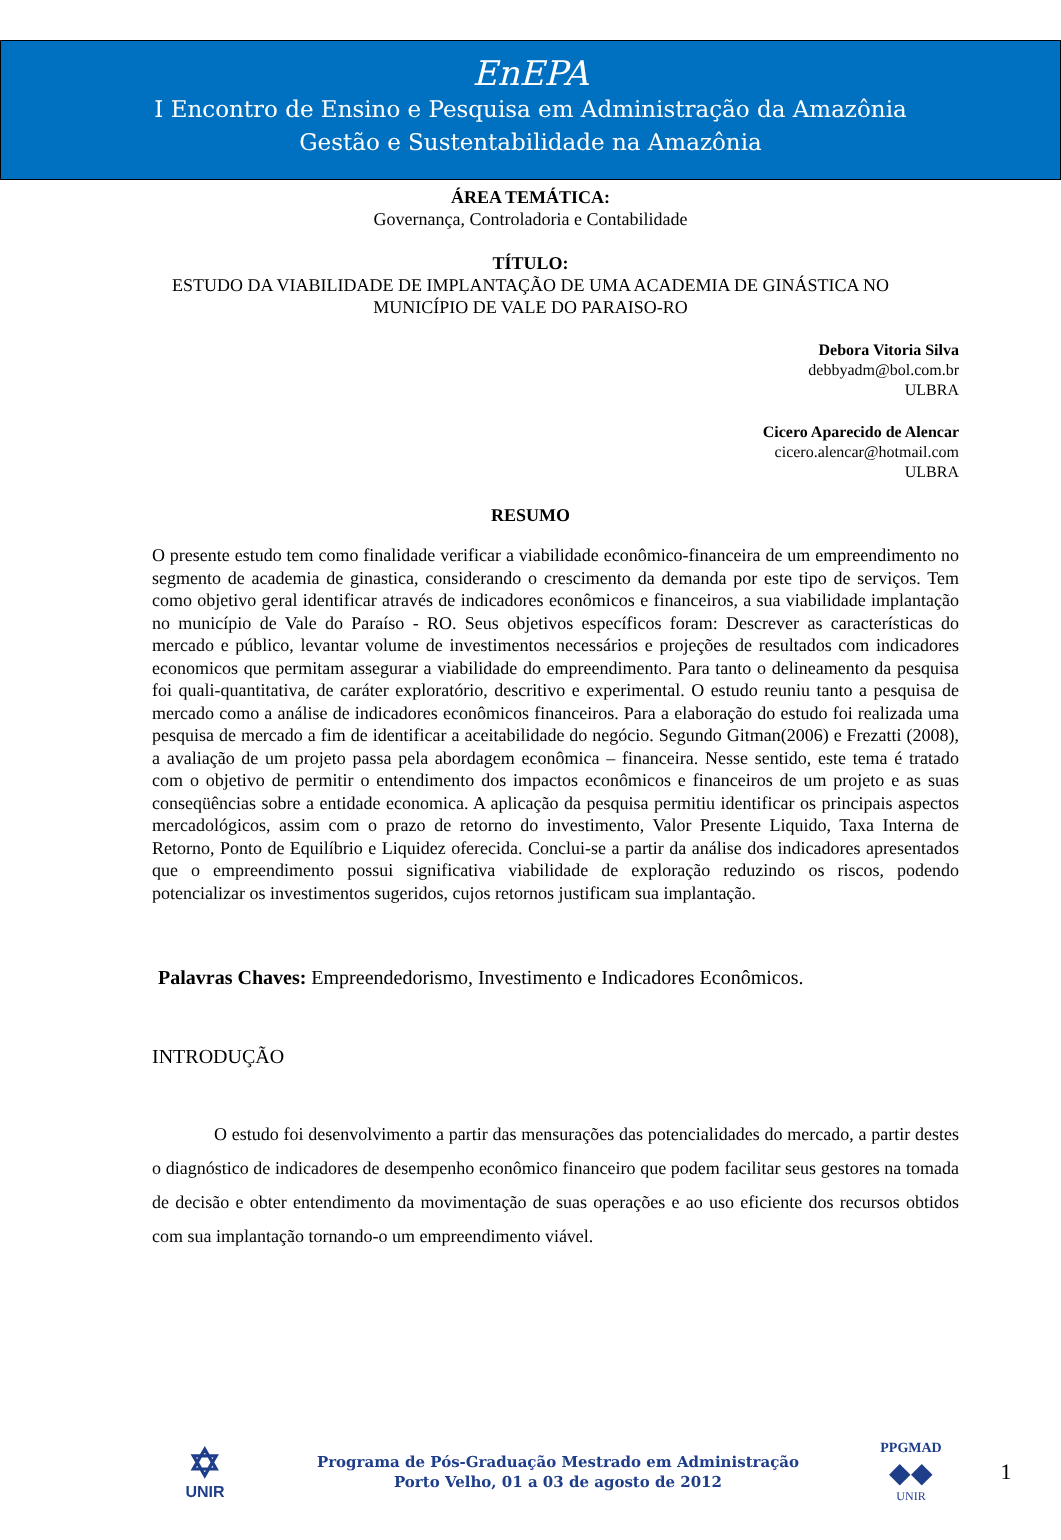EnEPA
I Encontro de Ensino e Pesquisa em Administração da Amazônia
Gestão e Sustentabilidade na Amazônia
ÁREA TEMÁTICA:
Governança, Controladoria e Contabilidade
TÍTULO:
ESTUDO DA VIABILIDADE DE IMPLANTAÇÃO DE UMA ACADEMIA DE GINÁSTICA NO
MUNICÍPIO DE VALE DO PARAISO-RO
Debora Vitoria Silva
debbyadm@bol.com.br
ULBRA
Cicero Aparecido de Alencar
cicero.alencar@hotmail.com
ULBRA
RESUMO
O presente estudo tem como finalidade verificar a viabilidade econômico-financeira de um empreendimento no segmento de academia de ginastica, considerando o crescimento da demanda por este tipo de serviços. Tem como objetivo geral identificar através de indicadores econômicos e financeiros, a sua viabilidade implantação no município de Vale do Paraíso - RO. Seus objetivos específicos foram: Descrever as características do mercado e público, levantar volume de investimentos necessários e projeções de resultados com indicadores economicos que permitam assegurar a viabilidade do empreendimento. Para tanto o delineamento da pesquisa foi quali-quantitativa, de caráter exploratório, descritivo e experimental. O estudo reuniu tanto a pesquisa de mercado como a análise de indicadores econômicos financeiros. Para a elaboração do estudo foi realizada uma pesquisa de mercado a fim de identificar a aceitabilidade do negócio. Segundo Gitman(2006) e Frezatti (2008), a avaliação de um projeto passa pela abordagem econômica – financeira. Nesse sentido, este tema é tratado com o objetivo de permitir o entendimento dos impactos econômicos e financeiros de um projeto e as suas conseqüências sobre a entidade economica. A aplicação da pesquisa permitiu identificar os principais aspectos mercadológicos, assim com o prazo de retorno do investimento, Valor Presente Liquido, Taxa Interna de Retorno, Ponto de Equilíbrio e Liquidez oferecida. Conclui-se a partir da análise dos indicadores apresentados que o empreendimento possui significativa viabilidade de exploração reduzindo os riscos, podendo potencializar os investimentos sugeridos, cujos retornos justificam sua implantação.
Palavras Chaves: Empreendedorismo, Investimento e Indicadores Econômicos.
INTRODUÇÃO
O estudo foi desenvolvimento a partir das mensurações das potencialidades do mercado, a partir destes o diagnóstico de indicadores de desempenho econômico financeiro que podem facilitar seus gestores na tomada de decisão e obter entendimento da movimentação de suas operações e ao uso eficiente dos recursos obtidos com sua implantação tornando-o um empreendimento viável.
✡
UNIR
Programa de Pós-Graduação Mestrado em Administração
Porto Velho, 01 a 03 de agosto de 2012
PPGMAD
◆◆
UNIR
1